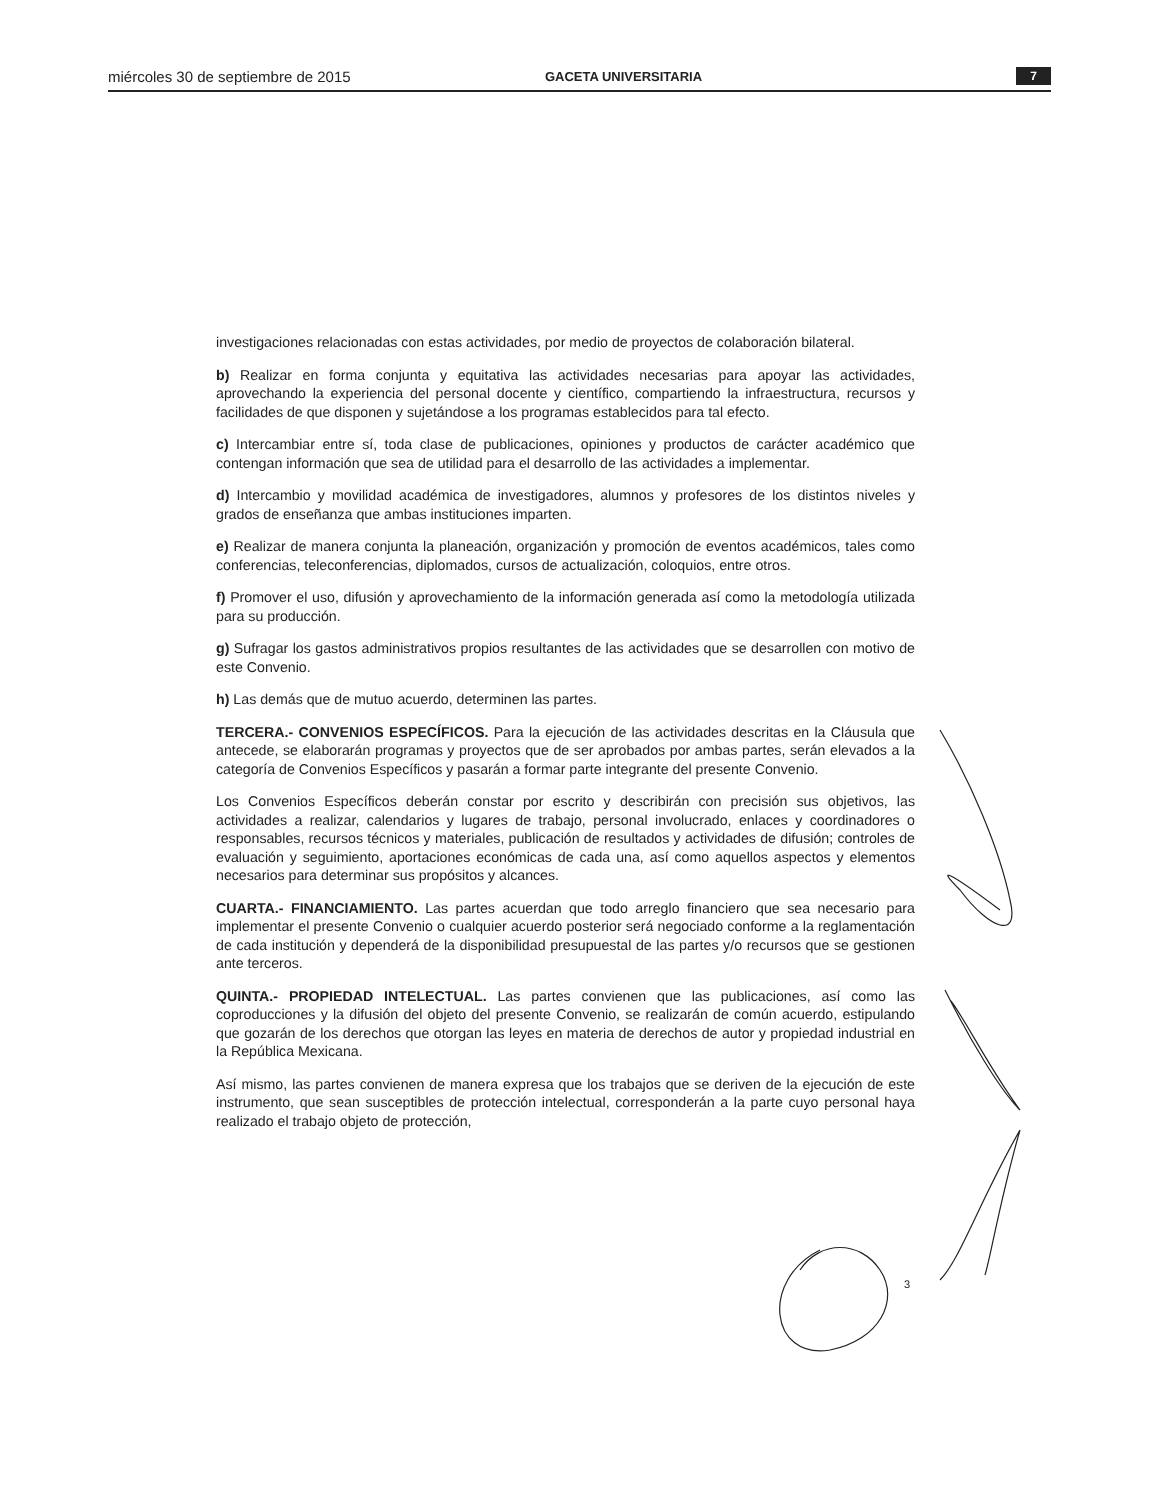miércoles 30 de septiembre de 2015 GACETA UNIVERSITARIA 7
investigaciones relacionadas con estas actividades, por medio de proyectos de colaboración bilateral.
b) Realizar en forma conjunta y equitativa las actividades necesarias para apoyar las actividades, aprovechando la experiencia del personal docente y científico, compartiendo la infraestructura, recursos y facilidades de que disponen y sujetándose a los programas establecidos para tal efecto.
c) Intercambiar entre sí, toda clase de publicaciones, opiniones y productos de carácter académico que contengan información que sea de utilidad para el desarrollo de las actividades a implementar.
d) Intercambio y movilidad académica de investigadores, alumnos y profesores de los distintos niveles y grados de enseñanza que ambas instituciones imparten.
e) Realizar de manera conjunta la planeación, organización y promoción de eventos académicos, tales como conferencias, teleconferencias, diplomados, cursos de actualización, coloquios, entre otros.
f) Promover el uso, difusión y aprovechamiento de la información generada así como la metodología utilizada para su producción.
g) Sufragar los gastos administrativos propios resultantes de las actividades que se desarrollen con motivo de este Convenio.
h) Las demás que de mutuo acuerdo, determinen las partes.
TERCERA.- CONVENIOS ESPECÍFICOS. Para la ejecución de las actividades descritas en la Cláusula que antecede, se elaborarán programas y proyectos que de ser aprobados por ambas partes, serán elevados a la categoría de Convenios Específicos y pasarán a formar parte integrante del presente Convenio.
Los Convenios Específicos deberán constar por escrito y describirán con precisión sus objetivos, las actividades a realizar, calendarios y lugares de trabajo, personal involucrado, enlaces y coordinadores o responsables, recursos técnicos y materiales, publicación de resultados y actividades de difusión; controles de evaluación y seguimiento, aportaciones económicas de cada una, así como aquellos aspectos y elementos necesarios para determinar sus propósitos y alcances.
CUARTA.- FINANCIAMIENTO. Las partes acuerdan que todo arreglo financiero que sea necesario para implementar el presente Convenio o cualquier acuerdo posterior será negociado conforme a la reglamentación de cada institución y dependerá de la disponibilidad presupuestal de las partes y/o recursos que se gestionen ante terceros.
QUINTA.- PROPIEDAD INTELECTUAL. Las partes convienen que las publicaciones, así como las coproducciones y la difusión del objeto del presente Convenio, se realizarán de común acuerdo, estipulando que gozarán de los derechos que otorgan las leyes en materia de derechos de autor y propiedad industrial en la República Mexicana.
Así mismo, las partes convienen de manera expresa que los trabajos que se deriven de la ejecución de este instrumento, que sean susceptibles de protección intelectual, corresponderán a la parte cuyo personal haya realizado el trabajo objeto de protección,
3